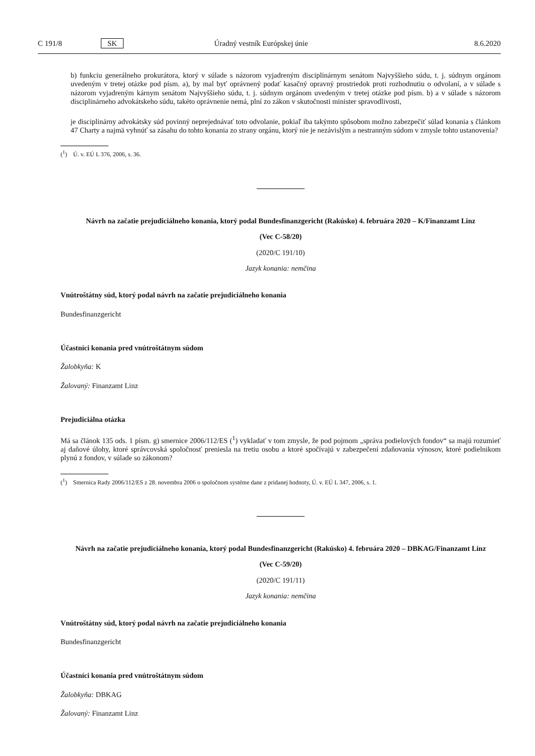C 191/8 SK Úradný vestník Európskej únie 8.6.2020
b) funkciu generálneho prokurátora, ktorý v súlade s názorom vyjadreným disciplinárnym senátom Najvyššieho súdu, t. j. súdnym orgánom uvedeným v tretej otázke pod písm. a), by mal byť oprávnený podať kasačný opravný prostriedok proti rozhodnutiu o odvolaní, a v súlade s názorom vyjadreným kárnym senátom Najvyššieho súdu, t. j. súdnym orgánom uvedeným v tretej otázke pod písm. b) a v súlade s názorom disciplinárneho advokátskeho súdu, takéto oprávnenie nemá, plní zo zákon v skutočnosti minister spravodlivosti,
je disciplinárny advokátsky súd povinný neprejednávať toto odvolanie, pokiaľ iba takýmto spôsobom možno zabezpečiť súlad konania s článkom 47 Charty a najmä vyhnúť sa zásahu do tohto konania zo strany orgánu, ktorý nie je nezávislým a nestranným súdom v zmysle tohto ustanovenia?
(<sup>1</sup>) Ú. v. EÚ L 376, 2006, s. 36.
Návrh na začatie prejudiciálneho konania, ktorý podal Bundesfinanzgericht (Rakúsko) 4. februára 2020 – K/Finanzamt Linz
(Vec C-58/20)
(2020/C 191/10)
Jazyk konania: nemčina
Vnútroštátny súd, ktorý podal návrh na začatie prejudiciálneho konania
Bundesfinanzgericht
Účastníci konania pred vnútroštátnym súdom
Žalobkyňa: K
Žalovaný: Finanzamt Linz
Prejudiciálna otázka
Má sa článok 135 ods. 1 písm. g) smernice 2006/112/ES (<sup>1</sup>) vykladať v tom zmysle, že pod pojmom „správa podielových fondov“ sa majú rozumieť aj daňové úlohy, ktoré správcovská spoločnosť preniesla na tretiu osobu a ktoré spočívajú v zabezpečení zdaňovania výnosov, ktoré podielnikom plynú z fondov, v súlade so zákonom?
(<sup>1</sup>) Smernica Rady 2006/112/ES z 28. novembra 2006 o spoločnom systéme dane z pridanej hodnoty, Ú. v. EÚ L 347, 2006, s. 1.
Návrh na začatie prejudiciálneho konania, ktorý podal Bundesfinanzgericht (Rakúsko) 4. februára 2020 – DBKAG/Finanzamt Linz
(Vec C-59/20)
(2020/C 191/11)
Jazyk konania: nemčina
Vnútroštátny súd, ktorý podal návrh na začatie prejudiciálneho konania
Bundesfinanzgericht
Účastníci konania pred vnútroštátnym súdom
Žalobkyňa: DBKAG
Žalovaný: Finanzamt Linz